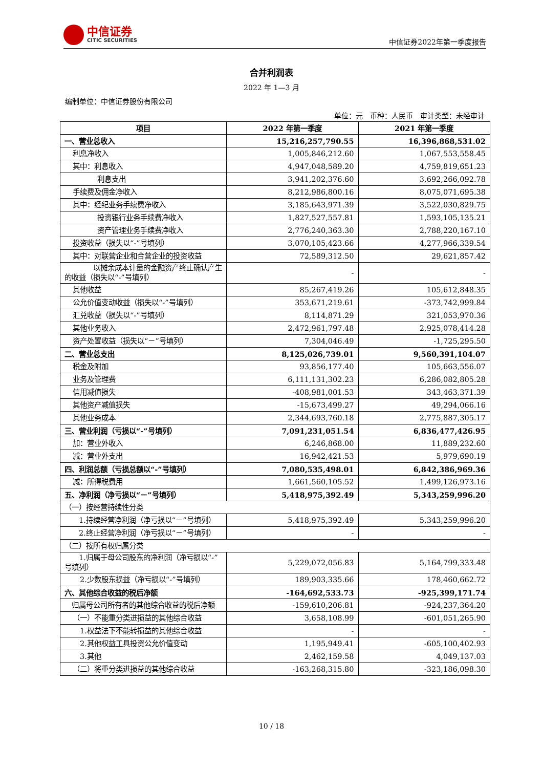中信证券
CITIC SECURITIES
中信证券2022年第一季度报告
合并利润表
2022 年 1—3 月
编制单位：中信证券股份有限公司
单位：元　币种：人民币　审计类型：未经审计
| 项目 | 2022 年第一季度 | 2021 年第一季度 |
| --- | --- | --- |
| 一、营业总收入 | 15,216,257,790.55 | 16,396,868,531.02 |
| 利息净收入 | 1,005,846,212.60 | 1,067,553,558.45 |
| 其中：利息收入 | 4,947,048,589.20 | 4,759,819,651.23 |
| 利息支出 | 3,941,202,376.60 | 3,692,266,092.78 |
| 手续费及佣金净收入 | 8,212,986,800.16 | 8,075,071,695.38 |
| 其中：经纪业务手续费净收入 | 3,185,643,971.39 | 3,522,030,829.75 |
| 投资银行业务手续费净收入 | 1,827,527,557.81 | 1,593,105,135.21 |
| 资产管理业务手续费净收入 | 2,776,240,363.30 | 2,788,220,167.10 |
| 投资收益（损失以“-”号填列） | 3,070,105,423.66 | 4,277,966,339.54 |
| 其中：对联营企业和合营企业的投资收益 | 72,589,312.50 | 29,621,857.42 |
| 以摊余成本计量的金融资产终止确认产生的收益（损失以“-”号填列） | - | - |
| 其他收益 | 85,267,419.26 | 105,612,848.35 |
| 公允价值变动收益（损失以“-”号填列） | 353,671,219.61 | -373,742,999.84 |
| 汇兑收益（损失以“-”号填列） | 8,114,871.29 | 321,053,970.36 |
| 其他业务收入 | 2,472,961,797.48 | 2,925,078,414.28 |
| 资产处置收益（损失以“－”号填列） | 7,304,046.49 | -1,725,295.50 |
| 二、营业总支出 | 8,125,026,739.01 | 9,560,391,104.07 |
| 税金及附加 | 93,856,177.40 | 105,663,556.07 |
| 业务及管理费 | 6,111,131,302.23 | 6,286,082,805.28 |
| 信用减值损失 | -408,981,001.53 | 343,463,371.39 |
| 其他资产减值损失 | -15,673,499.27 | 49,294,066.16 |
| 其他业务成本 | 2,344,693,760.18 | 2,775,887,305.17 |
| 三、营业利润（亏损以“-”号填列） | 7,091,231,051.54 | 6,836,477,426.95 |
| 加：营业外收入 | 6,246,868.00 | 11,889,232.60 |
| 减：营业外支出 | 16,942,421.53 | 5,979,690.19 |
| 四、利润总额（亏损总额以“-”号填列） | 7,080,535,498.01 | 6,842,386,969.36 |
| 减：所得税费用 | 1,661,560,105.52 | 1,499,126,973.16 |
| 五、净利润（净亏损以“－”号填列） | 5,418,975,392.49 | 5,343,259,996.20 |
| （一）按经营持续性分类 | | |
| 1.持续经营净利润（净亏损以“－”号填列） | 5,418,975,392.49 | 5,343,259,996.20 |
| 2.终止经营净利润（净亏损以“－”号填列） | - | - |
| （二）按所有权归属分类 | | |
| 1.归属于母公司股东的净利润（净亏损以“-”号填列） | 5,229,072,056.83 | 5,164,799,333.48 |
| 2.少数股东损益（净亏损以“-”号填列） | 189,903,335.66 | 178,460,662.72 |
| 六、其他综合收益的税后净额 | -164,692,533.73 | -925,399,171.74 |
| 归属母公司所有者的其他综合收益的税后净额 | -159,610,206.81 | -924,237,364.20 |
| （一）不能重分类进损益的其他综合收益 | 3,658,108.99 | -601,051,265.90 |
| 1.权益法下不能转损益的其他综合收益 | - | - |
| 2.其他权益工具投资公允价值变动 | 1,195,949.41 | -605,100,402.93 |
| 3.其他 | 2,462,159.58 | 4,049,137.03 |
| （二）将重分类进损益的其他综合收益 | -163,268,315.80 | -323,186,098.30 |
10 / 18